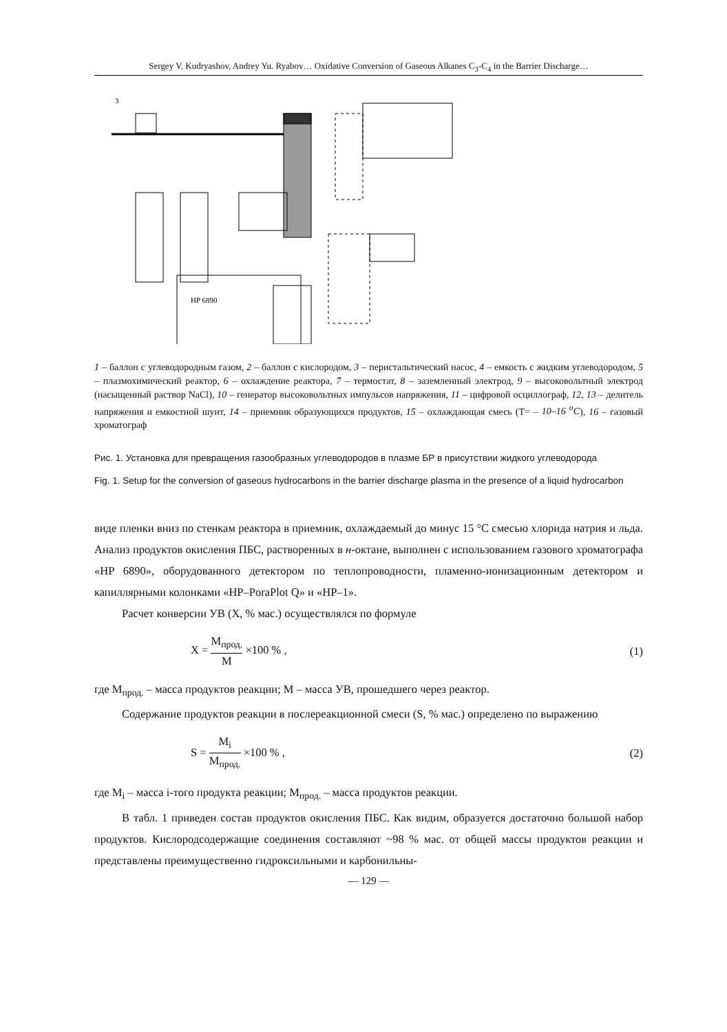Sergey V. Kudryashov, Andrey Yu. Ryabov… Oxidative Conversion of Gaseous Alkanes C<sub>3</sub>-C<sub>4</sub> in the Barrier Discharge…
3
HP 6890
1 – баллон с углеводородным газом, 2 – баллон с кислородом, 3 – перистальтический насос, 4 – емкость с жидким углеводородом, 5 – плазмохимический реактор, 6 – охлаждение реактора, 7 – термостат, 8 – заземленный электрод, 9 – высоковольтный электрод (насыщенный раствор NaCl), 10 – генератор высоковольтных импульсов напряжения, 11 – цифровой осциллограф, 12, 13 – делитель напряжения и емкостной шунт, 14 – приемник образующихся продуктов, 15 – охлаждающая смесь (T= – 10–16 <sup>o</sup>C), 16 – газовый хроматограф
Рис. 1. Установка для превращения газообразных углеводородов в плазме БР в присутствии жидкого углеводорода
Fig. 1. Setup for the conversion of gaseous hydrocarbons in the barrier discharge plasma in the presence of a liquid hydrocarbon
виде пленки вниз по стенкам реактора в приемник, охлаждаемый до минус 15 °С смесью хлорида натрия и льда. Анализ продуктов окисления ПБС, растворенных в н-октане, выполнен с использованием газового хроматографа «HP 6890», оборудованного детектором по теплопроводности, пламенно-ионизационным детектором и капиллярными колонками «HP–PoraPlot Q» и «HP–1».
Расчет конверсии УВ (X, % мас.) осуществлялся по формуле
X = M<sub>прод.</sub> M ×100 % , (1)
где M<sub>прод.</sub> – масса продуктов реакции; M – масса УВ, прошедшего через реактор.
Содержание продуктов реакции в послереакционной смеси (S, % мас.) определено по выражению
S = M<sub>i</sub> M<sub>прод.</sub> ×100 % , (2)
где M<sub>i</sub> – масса i-того продукта реакции; M<sub>прод.</sub> – масса продуктов реакции.
В табл. 1 приведен состав продуктов окисления ПБС. Как видим, образуется достаточно большой набор продуктов. Кислородсодержащие соединения составляют ~98 % мас. от общей массы продуктов реакции и представлены преимущественно гидроксильными и карбонильны-
— 129 —